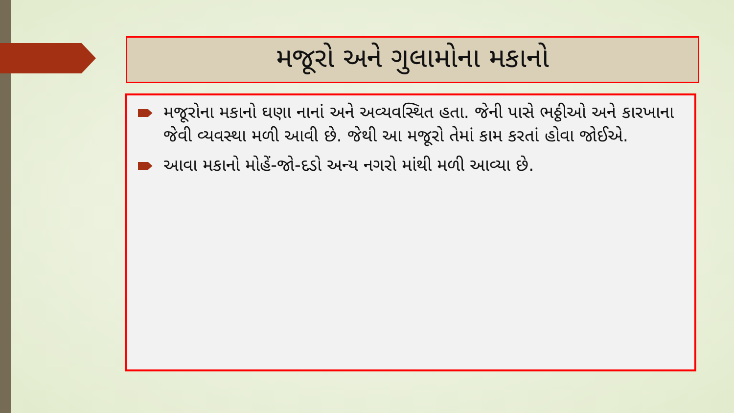મજૂરો અને ગુલામોના મકાનો
મજૂરોના મકાનો ઘણા નાનાં અને અવ્યવસ્થિત હતા. જેની પાસે ભઠ્ઠીઓ અને કારખાના જેવી વ્યવસ્થા મળી આવી છે. જેથી આ મજૂરો તેમાં કામ કરતાં હોવા જોઈએ.
આવા મકાનો મોહેં-જો-દડો અન્ય નગરો માંથી મળી આવ્યા છે.